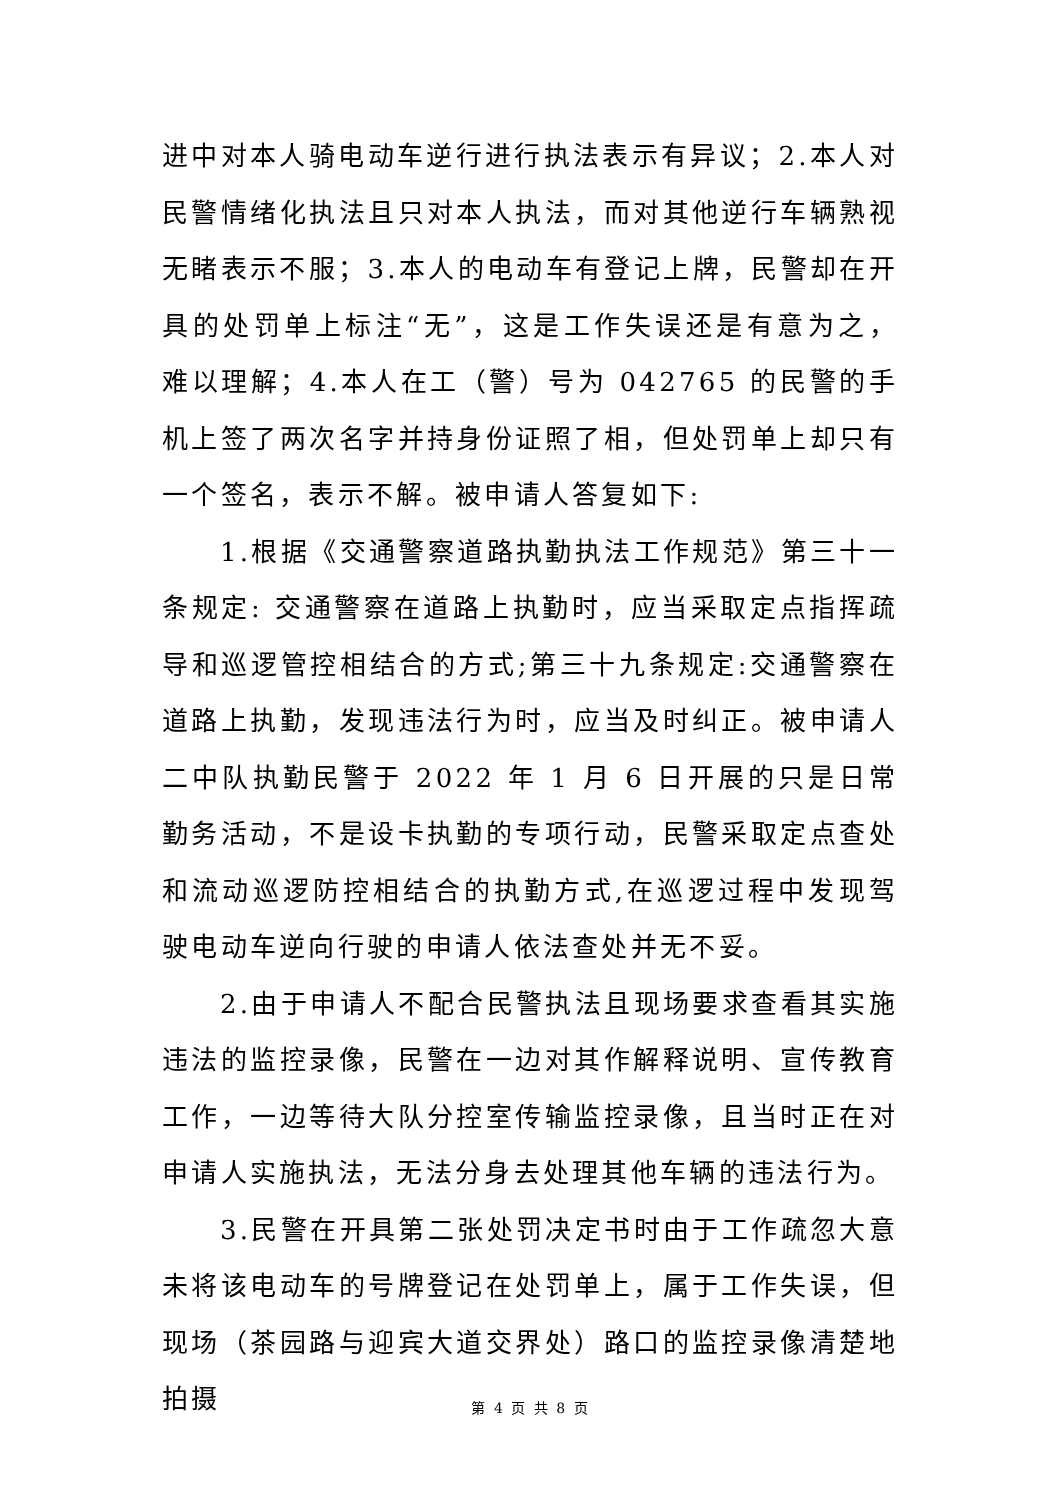进中对本人骑电动车逆行进行执法表示有异议；2.本人对民警情绪化执法且只对本人执法，而对其他逆行车辆熟视无睹表示不服；3.本人的电动车有登记上牌，民警却在开具的处罚单上标注“无”，这是工作失误还是有意为之，难以理解；4.本人在工（警）号为 042765 的民警的手机上签了两次名字并持身份证照了相，但处罚单上却只有一个签名，表示不解。被申请人答复如下:
1.根据《交通警察道路执勤执法工作规范》第三十一条规定: 交通警察在道路上执勤时，应当采取定点指挥疏导和巡逻管控相结合的方式;第三十九条规定:交通警察在道路上执勤，发现违法行为时，应当及时纠正。被申请人二中队执勤民警于 2022 年 1 月 6 日开展的只是日常勤务活动，不是设卡执勤的专项行动，民警采取定点查处和流动巡逻防控相结合的执勤方式,在巡逻过程中发现驾驶电动车逆向行驶的申请人依法查处并无不妥。
2.由于申请人不配合民警执法且现场要求查看其实施违法的监控录像，民警在一边对其作解释说明、宣传教育工作，一边等待大队分控室传输监控录像，且当时正在对申请人实施执法，无法分身去处理其他车辆的违法行为。
3.民警在开具第二张处罚决定书时由于工作疏忽大意未将该电动车的号牌登记在处罚单上，属于工作失误，但现场（茶园路与迎宾大道交界处）路口的监控录像清楚地拍摄
第 4 页 共 8 页